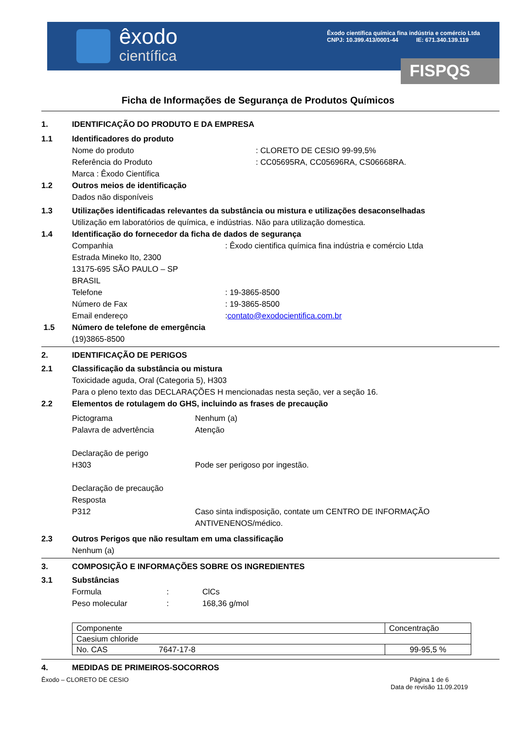êxodo
científica
Êxodo científica química fina indústria e comércio Ltda
CNPJ: 10.399.413/0001-44 IE: 671.340.139.119
FISPQS
Ficha de Informações de Segurança de Produtos Químicos
1. IDENTIFICAÇÃO DO PRODUTO E DA EMPRESA
1.1 Identificadores do produto
Nome do produto: CLORETO DE CESIO 99-99,5%
Referência do Produto: CC05695RA, CC05696RA, CS06668RA.
Marca : Êxodo Científica
1.2 Outros meios de identificação
Dados não disponíveis
1.3 Utilizações identificadas relevantes da substância ou mistura e utilizações desaconselhadas
Utilização em laboratórios de química, e indústrias. Não para utilização domestica.
1.4 Identificação do fornecedor da ficha de dados de segurança
Companhia: Êxodo cientifica química fina indústria e comércio Ltda
Estrada Mineko Ito, 2300
13175-695 SÃO PAULO – SP
BRASIL
Telefone: 19-3865-8500
Número de Fax: 19-3865-8500
Email endereço: contato@exodocientifica.com.br
1.5 Número de telefone de emergência
(19)3865-8500
2. IDENTIFICAÇÃO DE PERIGOS
2.1 Classificação da substância ou mistura
Toxicidade aguda, Oral (Categoria 5), H303
Para o pleno texto das DECLARAÇÕES H mencionadas nesta seção, ver a seção 16.
2.2 Elementos de rotulagem do GHS, incluindo as frases de precaução
Pictograma Nenhum (a)
Palavra de advertência Atenção
Declaração de perigo
H303 Pode ser perigoso por ingestão.
Declaração de precaução
Resposta
P312 Caso sinta indisposição, contate um CENTRO DE INFORMAÇÃO
ANTIVENENOS/médico.
2.3 Outros Perigos que não resultam em uma classificação
Nenhum (a)
3. COMPOSIÇÃO E INFORMAÇÕES SOBRE OS INGREDIENTES
3.1 Substâncias
Formula : ClCs
Peso molecular : 168,36 g/mol
| Componente | Concentração |
| Caesium chloride | |
| No. CAS 7647-17-8 | 99-95,5 % |
4. MEDIDAS DE PRIMEIROS-SOCORROS
Êxodo – CLORETO DE CESIO Página 1 de 6
Data de revisão 11.09.2019